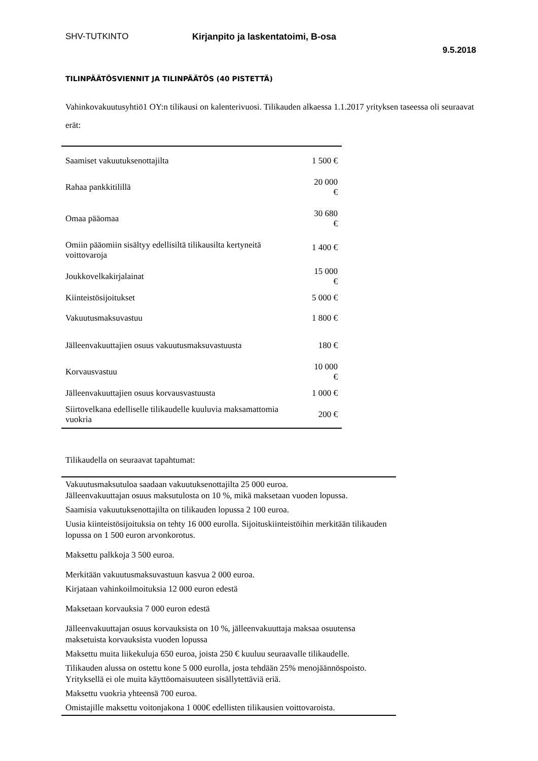SHV-TUTKINTO Kirjanpito ja laskentatoimi, B-osa
9.5.2018
TILINPÄÄTÖSVIENNIT JA TILINPÄÄTÖS (40 PISTETTÄ)
Vahinkovakuutusyhtiö1 OY:n tilikausi on kalenterivuosi. Tilikauden alkaessa 1.1.2017 yrityksen taseessa oli seuraavat erät:
| Saamiset vakuutuksenottajilta | 1 500 € |
| Rahaa pankkitilillä | 20 000 € |
| Omaa pääomaa | 30 680 € |
| Omiin pääomiin sisältyy edellisiltä tilikausilta kertyneitä voittovaroja | 1 400 € |
| Joukkovelkakirjalainat | 15 000 € |
| Kiinteistösijoitukset | 5 000 € |
| Vakuutusmaksuvastuu | 1 800 € |
| Jälleenvakuuttajien osuus vakuutusmaksuvastuusta | 180 € |
| Korvausvastuu | 10 000 € |
| Jälleenvakuuttajien osuus korvausvastuusta | 1 000 € |
| Siirtovelkana edelliselle tilikaudelle kuuluvia maksamattomia vuokria | 200 € |
Tilikaudella on seuraavat tapahtumat:
| Vakuutusmaksutuloa saadaan vakuutuksenottajilta 25 000 euroa. Jälleenvakuuttajan osuus maksutulosta on 10 %, mikä maksetaan vuoden lopussa. |
| Saamisia vakuutuksenottajilta on tilikauden lopussa 2 100 euroa. |
| Uusia kiinteistösijoituksia on tehty 16 000 eurolla. Sijoituskiinteistöihin merkitään tilikauden lopussa on 1 500 euron arvonkorotus. |
| Maksettu palkkoja 3 500 euroa. |
| Merkitään vakuutusmaksuvastuun kasvua 2 000 euroa. |
| Kirjataan vahinkoilmoituksia 12 000 euron edestä |
| Maksetaan korvauksia 7 000 euron edestä |
| Jälleenvakuuttajan osuus korvauksista on 10 %, jälleenvakuuttaja maksaa osuutensa maksetuista korvauksista vuoden lopussa |
| Maksettu muita liikekuluja 650 euroa, joista 250 € kuuluu seuraavalle tilikaudelle. |
| Tilikauden alussa on ostettu kone 5 000 eurolla, josta tehdään 25% menojäännöspoisto. Yrityksellä ei ole muita käyttöomaisuuteen sisällytettäviä eriä. |
| Maksettu vuokria yhteensä 700 euroa. |
| Omistajille maksettu voitonjakona 1 000€ edellisten tilikausien voittovaroista. |